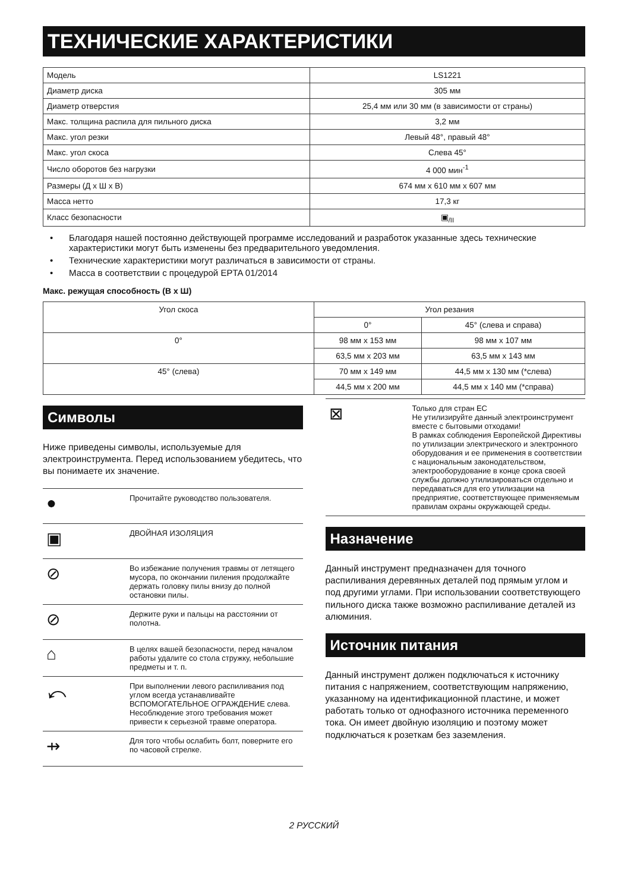ТЕХНИЧЕСКИЕ ХАРАКТЕРИСТИКИ
| Модель | LS1221 |
| Диаметр диска | 305 мм |
| Диаметр отверстия | 25,4 мм или 30 мм (в зависимости от страны) |
| Макс. толщина распила для пильного диска | 3,2 мм |
| Макс. угол резки | Левый 48°, правый 48° |
| Макс. угол скоса | Слева 45° |
| Число оборотов без нагрузки | 4 000 мин<sup>-1</sup> |
| Размеры (Д x Ш x В) | 674 мм x 610 мм x 607 мм |
| Масса нетто | 17,3 кг |
| Класс безопасности | ▣<sub>/II</sub> |
• Благодаря нашей постоянно действующей программе исследований и разработок указанные здесь технические характеристики могут быть изменены без предварительного уведомления.
• Технические характеристики могут различаться в зависимости от страны.
• Масса в соответствии с процедурой EPTA 01/2014
Макс. режущая способность (В x Ш)
| Угол скоса | Угол резания | |
| --- | --- | --- |
| | 0° | 45° (слева и справа) |
| 0° | 98 мм x 153 мм | 98 мм x 107 мм |
| | 63,5 мм x 203 мм | 63,5 мм x 143 мм |
| 45° (слева) | 70 мм x 149 мм | 44,5 мм x 130 мм (*слева) |
| | 44,5 мм x 200 мм | 44,5 мм x 140 мм (*справа) |
Символы
Ниже приведены символы, используемые для электроинструмента. Перед использованием убедитесь, что вы понимаете их значение.
●
Прочитайте руководство пользователя.
▣
ДВОЙНАЯ ИЗОЛЯЦИЯ
⊘
Во избежание получения травмы от летящего мусора, по окончании пиления продолжайте держать головку пилы внизу до полной остановки пилы.
⊘
Держите руки и пальцы на расстоянии от полотна.
⌂
В целях вашей безопасности, перед началом работы удалите со стола стружку, небольшие предметы и т. п.
⤺
При выполнении левого распиливания под углом всегда устанавливайте ВСПОМОГАТЕЛЬНОЕ ОГРАЖДЕНИЕ слева. Несоблюдение этого требования может привести к серьезной травме оператора.
⇸
Для того чтобы ослабить болт, поверните его по часовой стрелке.
⊠
Только для стран ЕС
Не утилизируйте данный электроинструмент вместе с бытовыми отходами!
В рамках соблюдения Европейской Директивы по утилизации электрического и электронного оборудования и ее применения в соответствии с национальным законодательством, электрооборудование в конце срока своей службы должно утилизироваться отдельно и передаваться для его утилизации на предприятие, соответствующее применяемым правилам охраны окружающей среды.
Назначение
Данный инструмент предназначен для точного распиливания деревянных деталей под прямым углом и под другими углами. При использовании соответствующего пильного диска также возможно распиливание деталей из алюминия.
Источник питания
Данный инструмент должен подключаться к источнику питания с напряжением, соответствующим напряжению, указанному на идентификационной пластине, и может работать только от однофазного источника переменного тока. Он имеет двойную изоляцию и поэтому может подключаться к розеткам без заземления.
2 РУССКИЙ